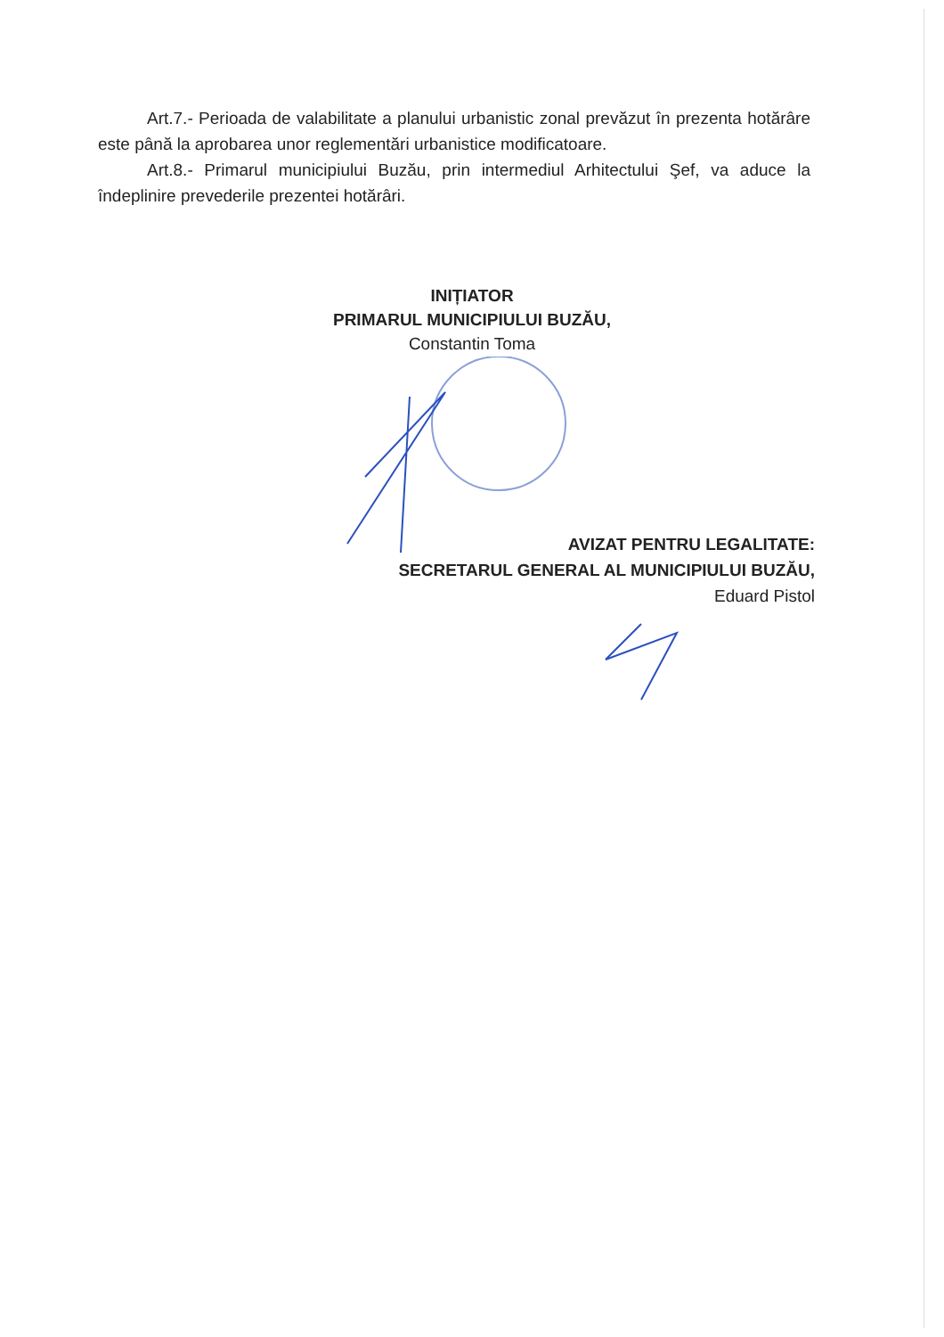Art.7.- Perioada de valabilitate a planului urbanistic zonal prevăzut în prezenta hotărâre este până la aprobarea unor reglementări urbanistice modificatoare.
Art.8.- Primarul municipiului Buzău, prin intermediul Arhitectului Şef, va aduce la îndeplinire prevederile prezentei hotărâri.
INIȚIATOR
PRIMARUL MUNICIPIULUI BUZĂU,
Constantin Toma
AVIZAT PENTRU LEGALITATE:
SECRETARUL GENERAL AL MUNICIPIULUI BUZĂU,
Eduard Pistol